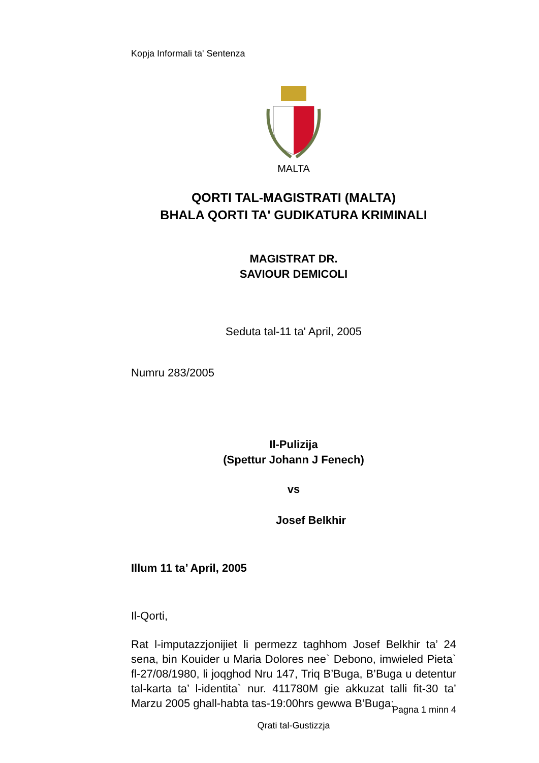Kopja Informali ta' Sentenza
MALTA
QORTI TAL-MAGISTRATI (MALTA)
BHALA QORTI TA' GUDIKATURA KRIMINALI
MAGISTRAT DR.
SAVIOUR DEMICOLI
Seduta tal-11 ta' April, 2005
Numru 283/2005
Il-Pulizija
(Spettur Johann J Fenech)
vs
Josef Belkhir
Illum 11 ta’ April, 2005
Il-Qorti,
Rat l-imputazzjonijiet li permezz taghhom Josef Belkhir ta’ 24 sena, bin Kouider u Maria Dolores nee` Debono, imwieled Pieta` fl-27/08/1980, li joqghod Nru 147, Triq B’Buga, B’Buga u detentur tal-karta ta’ l-identita` nur. 411780M gie akkuzat talli fit-30 ta’ Marzu 2005 ghall-habta tas-19:00hrs gewwa B’Buga:
Pagna 1 minn 4
Qrati tal-Gustizzja